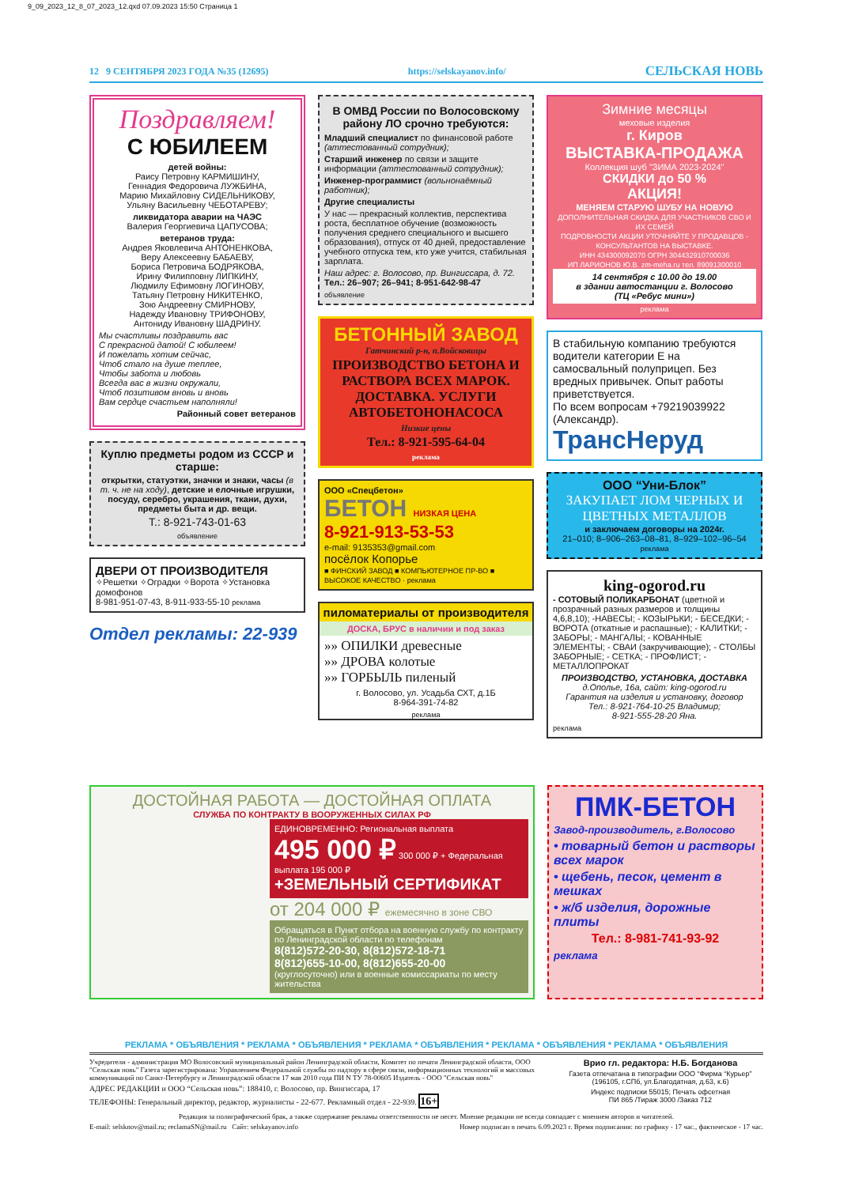9_09_2023_12_8_07_2023_12.qxd 07.09.2023 15:50 Страница 1
12 9 СЕНТЯБРЯ 2023 ГОДА №35 (12695) https://selskayanov.info/ СЕЛЬСКАЯ НОВЬ
Поздравляем!
С ЮБИЛЕЕМ
детей войны:
Раису Петровну КАРМИШИНУ,
Геннадия Федоровича ЛУЖБИНА,
Марию Михайловну СИДЕЛЬНИКОВУ,
Ульяну Васильевну ЧЕБОТАРЕВУ;
ликвидатора аварии на ЧАЭС
Валерия Георгиевича ЦАПУСОВА;
ветеранов труда:
Андрея Яковлевича АНТОНЕНКОВА,
Веру Алексеевну БАБАЕВУ,
Бориса Петровича БОДРЯКОВА,
Ирину Филипповну ЛИПКИНУ,
Людмилу Ефимовну ЛОГИНОВУ,
Татьяну Петровну НИКИТЕНКО,
Зою Андреевну СМИРНОВУ,
Надежду Ивановну ТРИФОНОВУ,
Антониду Ивановну ШАДРИНУ.
Мы счастливы поздравить вас
С прекрасной датой! С юбилеем!
И пожелать хотим сейчас,
Чтоб стало на душе теплее,
Чтобы забота и любовь
Всегда вас в жизни окружали,
Чтоб позитивом вновь и вновь
Вам сердце счастьем наполняли!
Районный совет ветеранов
Куплю предметы родом из СССР и старше:
открытки, статуэтки, значки и знаки, часы (в т. ч. не на ходу), детские и елочные игрушки, посуду, серебро, украшения, ткани, духи, предметы быта и др. вещи.
Т.: 8-921-743-01-63
объявление
ДВЕРИ ОТ ПРОИЗВОДИТЕЛЯ
✧Решетки ✧Оградки ✧Ворота ✧Установка домофонов
8-981-951-07-43, 8-911-933-55-10 реклама
Отдел рекламы: 22-939
В ОМВД России по Волосовскому району ЛО срочно требуются:
Младший специалист по финансовой работе (аттестованный сотрудник);
Старший инженер по связи и защите информации (аттестованный сотрудник);
Инженер-программист (вольнонаёмный работник);
Другие специалисты
У нас — прекрасный коллектив, перспектива роста, бесплатное обучение (возможность получения среднего специального и высшего образования), отпуск от 40 дней, предоставление учебного отпуска тем, кто уже учится, стабильная зарплата.
Наш адрес: г. Волосово, пр. Вингиссара, д. 72.
Тел.: 26–907; 26–941; 8-951-642-98-47
объявление
БЕТОННЫЙ ЗАВОД
Гатчинский р-н, п.Войсковицы
ПРОИЗВОДСТВО БЕТОНА И РАСТВОРА ВСЕХ МАРОК. ДОСТАВКА. УСЛУГИ АВТОБЕТОНОНАСОСА
Низкие цены
Тел.: 8-921-595-64-04
реклама
ООО «Спецбетон»
БЕТОН НИЗКАЯ ЦЕНА
8-921-913-53-53
e-mail: 9135353@gmail.com
посёлок Копорье
■ ФИНСКИЙ ЗАВОД ■ КОМПЬЮТЕРНОЕ ПР-ВО ■ ВЫСОКОЕ КАЧЕСТВО · реклама
пиломатериалы от производителя
ДОСКА, БРУС в наличии и под заказ
»» ОПИЛКИ древесные
»» ДРОВА колотые
»» ГОРБЫЛЬ пиленый
г. Волосово, ул. Усадьба СХТ, д.1Б
8-964-391-74-82
реклама
Зимние месяцы
меховые изделия
г. Киров
ВЫСТАВКА-ПРОДАЖА
Коллекция шуб "ЗИМА 2023-2024"
СКИДКИ до 50 %
АКЦИЯ!
МЕНЯЕМ СТАРУЮ ШУБУ НА НОВУЮ
ДОПОЛНИТЕЛЬНАЯ СКИДКА ДЛЯ УЧАСТНИКОВ СВО И ИХ СЕМЕЙ
ПОДРОБНОСТИ АКЦИИ УТОЧНЯЙТЕ У ПРОДАВЦОВ - КОНСУЛЬТАНТОВ НА ВЫСТАВКЕ.
ИНН 434300092070 ОГРН 304432910700036
ИП ЛАРИОНОВ Ю.В. zm-meha.ru тел. 89091300010
14 сентября с 10.00 до 19.00
в здании автостанции г. Волосово
(ТЦ «Ребус мини»)
реклама
В стабильную компанию требуются водители категории Е на самосвальный полуприцеп. Без вредных привычек. Опыт работы приветствуется.
По всем вопросам +79219039922 (Александр).
ТрансНеруд
ООО “Уни-Блок”
ЗАКУПАЕТ ЛОМ ЧЕРНЫХ И ЦВЕТНЫХ МЕТАЛЛОВ
и заключаем договоры на 2024г.
21–010; 8–906–263–08–81, 8–929–102–96–54
реклама
king-ogorod.ru
- СОТОВЫЙ ПОЛИКАРБОНАТ (цветной и прозрачный разных размеров и толщины 4,6,8,10); -НАВЕСЫ; - КОЗЫРЬКИ; - БЕСЕДКИ; - ВОРОТА (откатные и распашные); - КАЛИТКИ; - ЗАБОРЫ; - МАНГАЛЫ; - КОВАННЫЕ ЭЛЕМЕНТЫ; - СВАИ (закручивающие); - СТОЛБЫ ЗАБОРНЫЕ; - СЕТКА; - ПРОФЛИСТ; - МЕТАЛЛОПРОКАТ
ПРОИЗВОДСТВО, УСТАНОВКА, ДОСТАВКА
д.Ополье, 16а, сайт: king-ogorod.ru
Гарантия на изделия и установку, договор
Тел.: 8-921-764-10-25 Владимир;
8-921-555-28-20 Яна.
реклама
ДОСТОЙНАЯ РАБОТА — ДОСТОЙНАЯ ОПЛАТА
СЛУЖБА ПО КОНТРАКТУ В ВООРУЖЕННЫХ СИЛАХ РФ
ЕДИНОВРЕМЕННО: Региональная выплата
495 000 ₽ 300 000 ₽ + Федеральная выплата 195 000 ₽
+ЗЕМЕЛЬНЫЙ СЕРТИФИКАТ
от 204 000 ₽ ежемесячно в зоне СВО
Обращаться в Пункт отбора на военную службу по контракту по Ленинградской области по телефонам
8(812)572-20-30, 8(812)572-18-71
8(812)655-10-00, 8(812)655-20-00
(круглосуточно) или в военные комиссариаты по месту жительства
ПМК-БЕТОН
Завод-производитель, г.Волосово
• товарный бетон и растворы всех марок
• щебень, песок, цемент в мешках
• ж/б изделия, дорожные плиты
Тел.: 8-981-741-93-92
реклама
РЕКЛАМА * ОБЪЯВЛЕНИЯ * РЕКЛАМА * ОБЪЯВЛЕНИЯ * РЕКЛАМА * ОБЪЯВЛЕНИЯ * РЕКЛАМА * ОБЪЯВЛЕНИЯ * РЕКЛАМА * ОБЪЯВЛЕНИЯ
Учредители - администрация МО Волосовский муниципальный район Ленинградской области, Комитет по печати Ленинградской области, ООО "Сельская новь" Газета зарегистрирована: Управлением Федеральной службы по надзору в сфере связи, информационных технологий и массовых коммуникаций по Санкт-Петербургу и Ленинградской области 17 мая 2010 года ПИ N ТУ 78-00605 Издатель - ООО "Сельская новь"
АДРЕС РЕДАКЦИИ и ООО “Сельская новь”: 188410, г. Волосово, пр. Вингиссара, 17
ТЕЛЕФОНЫ: Генеральный директор, редактор, журналисты - 22-677. Рекламный отдел - 22-939. 16+
Врио гл. редактора: Н.Б. Богданова
Газета отпечатана в типографии ООО “Фирма “Курьер” (196105, г.СПб, ул.Благодатная, д.63, к.6)
Индекс подписки 55015; Печать офсетная
ПИ 865 /Тираж 3000 /Заказ 712
Редакция за полиграфический брак, а также содержание рекламы ответственности не несет. Мнение редакции не всегда совпадает с мнением авторов и читателей.
E-mail: selsknov@mail.ru; reclamaSN@mail.ru Сайт: selskayanov.info Номер подписан в печать 6.09.2023 г. Время подписания: по графику - 17 час., фактическое - 17 час.